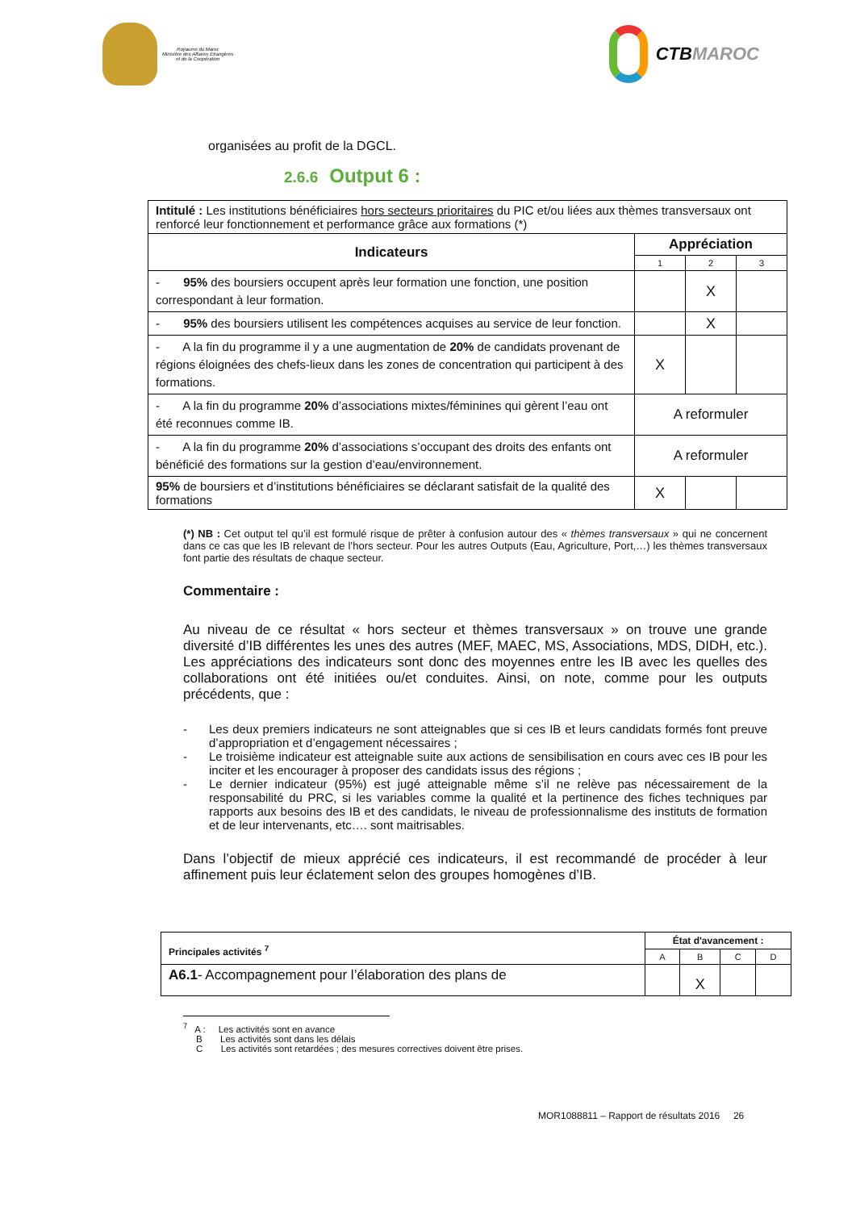Royaume du Maroc
Ministère des Affaires Etrangères
et de la Coopération
CTB MAROC
organisées au profit de la DGCL.
2.6.6 Output 6 :
| Intitulé : Les institutions bénéficiaires hors secteurs prioritaires du PIC et/ou liées aux thèmes transversaux ont renforcé leur fonctionnement et performance grâce aux formations (*) | | | |
| Indicateurs | Appréciation | | |
| | 1 | 2 | 3 |
| - 95% des boursiers occupent après leur formation une fonction, une position correspondant à leur formation. | | X | |
| - 95% des boursiers utilisent les compétences acquises au service de leur fonction. | | X | |
| - A la fin du programme il y a une augmentation de 20% de candidats provenant de régions éloignées des chefs-lieux dans les zones de concentration qui participent à des formations. | X | | |
| - A la fin du programme 20% d’associations mixtes/féminines qui gèrent l’eau ont été reconnues comme IB. | A reformuler | | |
| - A la fin du programme 20% d’associations s’occupant des droits des enfants ont bénéficié des formations sur la gestion d’eau/environnement. | A reformuler | | |
| 95% de boursiers et d’institutions bénéficiaires se déclarant satisfait de la qualité des formations | X | | |
(*) NB : Cet output tel qu’il est formulé risque de prêter à confusion autour des « thèmes transversaux » qui ne concernent dans ce cas que les IB relevant de l’hors secteur. Pour les autres Outputs (Eau, Agriculture, Port,…) les thèmes transversaux font partie des résultats de chaque secteur.
Commentaire :
Au niveau de ce résultat « hors secteur et thèmes transversaux » on trouve une grande diversité d’IB différentes les unes des autres (MEF, MAEC, MS, Associations, MDS, DIDH, etc.). Les appréciations des indicateurs sont donc des moyennes entre les IB avec les quelles des collaborations ont été initiées ou/et conduites. Ainsi, on note, comme pour les outputs précédents, que :
- Les deux premiers indicateurs ne sont atteignables que si ces IB et leurs candidats formés font preuve d’appropriation et d’engagement nécessaires ;
- Le troisième indicateur est atteignable suite aux actions de sensibilisation en cours avec ces IB pour les inciter et les encourager à proposer des candidats issus des régions ;
- Le dernier indicateur (95%) est jugé atteignable même s’il ne relève pas nécessairement de la responsabilité du PRC, si les variables comme la qualité et la pertinence des fiches techniques par rapports aux besoins des IB et des candidats, le niveau de professionnalisme des instituts de formation et de leur intervenants, etc…. sont maitrisables.
Dans l’objectif de mieux apprécié ces indicateurs, il est recommandé de procéder à leur affinement puis leur éclatement selon des groupes homogènes d’IB.
| Principales activités <sup>7</sup> | État d'avancement : | | | |
| | A | B | C | D |
| A6.1 - Accompagnement pour l’élaboration des plans de | | X | | |
<sup>7</sup> A : Les activités sont en avance
B Les activités sont dans les délais
C Les activités sont retardées ; des mesures correctives doivent être prises.
MOR1088811 – Rapport de résultats 2016 26